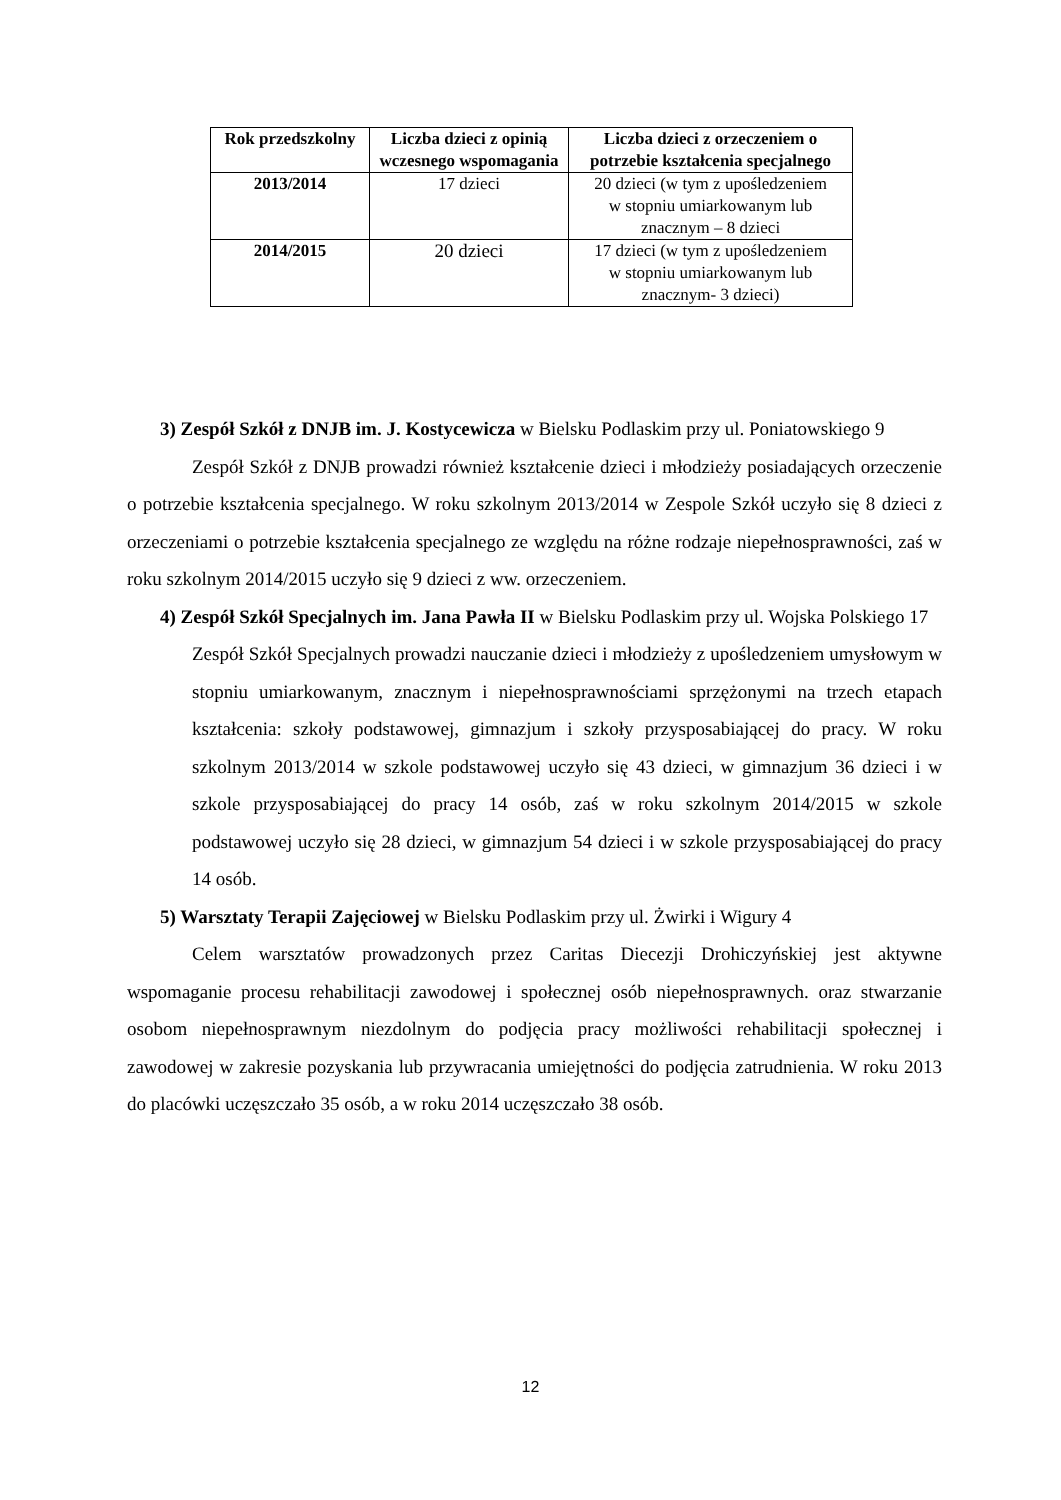| Rok przedszkolny | Liczba dzieci z opinią wczesnego wspomagania | Liczba dzieci z orzeczeniem o potrzebie kształcenia specjalnego |
| --- | --- | --- |
| 2013/2014 | 17 dzieci | 20 dzieci (w tym z upośledzeniem w stopniu umiarkowanym lub znacznym – 8 dzieci |
| 2014/2015 | 20 dzieci | 17 dzieci (w tym z upośledzeniem w stopniu umiarkowanym lub znacznym- 3 dzieci) |
3) Zespół Szkół z DNJB im. J. Kostycewicza w Bielsku Podlaskim przy ul. Poniatowskiego 9
Zespół Szkół z DNJB prowadzi również kształcenie dzieci i młodzieży posiadających orzeczenie o potrzebie kształcenia specjalnego. W roku szkolnym 2013/2014 w Zespole Szkół uczyło się 8 dzieci z orzeczeniami o potrzebie kształcenia specjalnego ze względu na różne rodzaje niepełnosprawności, zaś w roku szkolnym 2014/2015 uczyło się 9 dzieci z ww. orzeczeniem.
4) Zespół Szkół Specjalnych im. Jana Pawła II w Bielsku Podlaskim przy ul. Wojska Polskiego 17
Zespół Szkół Specjalnych prowadzi nauczanie dzieci i młodzieży z upośledzeniem umysłowym w stopniu umiarkowanym, znacznym i niepełnosprawnościami sprzężonymi na trzech etapach kształcenia: szkoły podstawowej, gimnazjum i szkoły przysposabiającej do pracy. W roku szkolnym 2013/2014 w szkole podstawowej uczyło się 43 dzieci, w gimnazjum 36 dzieci i w szkole przysposabiającej do pracy 14 osób, zaś w roku szkolnym 2014/2015 w szkole podstawowej uczyło się 28 dzieci, w gimnazjum 54 dzieci i w szkole przysposabiającej do pracy 14 osób.
5) Warsztaty Terapii Zajęciowej w Bielsku Podlaskim przy ul. Żwirki i Wigury 4
Celem warsztatów prowadzonych przez Caritas Diecezji Drohiczyńskiej jest aktywne wspomaganie procesu rehabilitacji zawodowej i społecznej osób niepełnosprawnych. oraz stwarzanie osobom niepełnosprawnym niezdolnym do podjęcia pracy możliwości rehabilitacji społecznej i zawodowej w zakresie pozyskania lub przywracania umiejętności do podjęcia zatrudnienia. W roku 2013 do placówki uczęszczało 35 osób, a w roku 2014 uczęszczało 38 osób.
12